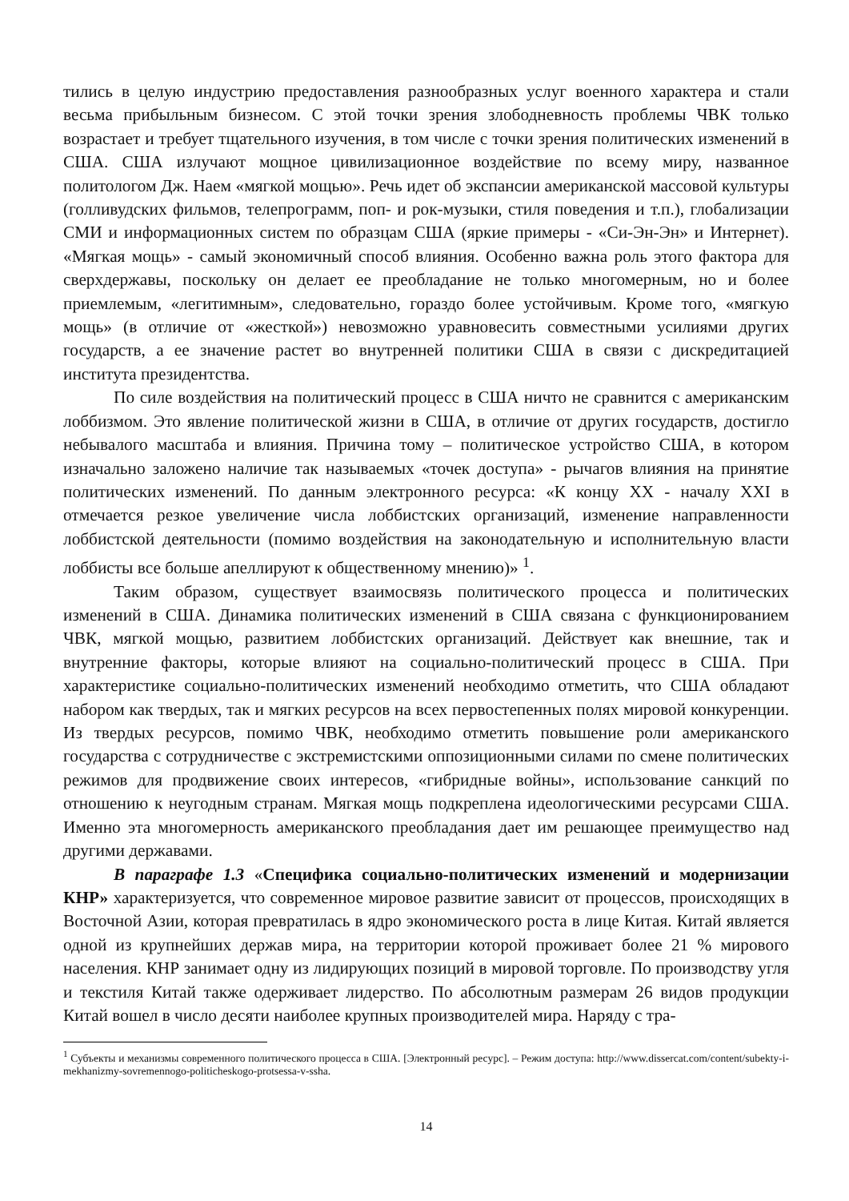тились в целую индустрию предоставления разнообразных услуг военного характера и стали весьма прибыльным бизнесом. С этой точки зрения злободневность проблемы ЧВК только возрастает и требует тщательного изучения, в том числе с точки зрения политических изменений в США. США излучают мощное цивилизационное воздействие по всему миру, названное политологом Дж. Наем «мягкой мощью». Речь идет об экспансии американской массовой культуры (голливудских фильмов, телепрограмм, поп- и рок-музыки, стиля поведения и т.п.), глобализации СМИ и информационных систем по образцам США (яркие примеры - «Си-Эн-Эн» и Интернет). «Мягкая мощь» - самый экономичный способ влияния. Особенно важна роль этого фактора для сверхдержавы, поскольку он делает ее преобладание не только многомерным, но и более приемлемым, «легитимным», следовательно, гораздо более устойчивым. Кроме того, «мягкую мощь» (в отличие от «жесткой») невозможно уравновесить совместными усилиями других государств, а ее значение растет во внутренней политики США в связи с дискредитацией института президентства.
По силе воздействия на политический процесс в США ничто не сравнится с американским лоббизмом. Это явление политической жизни в США, в отличие от других государств, достигло небывалого масштаба и влияния. Причина тому – политическое устройство США, в котором изначально заложено наличие так называемых «точек доступа» - рычагов влияния на принятие политических изменений. По данным электронного ресурса: «К концу XX - началу XXI в отмечается резкое увеличение числа лоббистских организаций, изменение направленности лоббистской деятельности (помимо воздействия на законодательную и исполнительную власти лоббисты все больше апеллируют к общественному мнению)» <sup>1</sup>.
Таким образом, существует взаимосвязь политического процесса и политических изменений в США. Динамика политических изменений в США связана с функционированием ЧВК, мягкой мощью, развитием лоббистских организаций. Действует как внешние, так и внутренние факторы, которые влияют на социально-политический процесс в США. При характеристике социально-политических изменений необходимо отметить, что США обладают набором как твердых, так и мягких ресурсов на всех первостепенных полях мировой конкуренции. Из твердых ресурсов, помимо ЧВК, необходимо отметить повышение роли американского государства с сотрудничестве с экстремистскими оппозиционными силами по смене политических режимов для продвижение своих интересов, «гибридные войны», использование санкций по отношению к неугодным странам. Мягкая мощь подкреплена идеологическими ресурсами США. Именно эта многомерность американского преобладания дает им решающее преимущество над другими державами.
В параграфе 1.3 «Специфика социально-политических изменений и модернизации КНР» характеризуется, что современное мировое развитие зависит от процессов, происходящих в Восточной Азии, которая превратилась в ядро экономического роста в лице Китая. Китай является одной из крупнейших держав мира, на территории которой проживает более 21 % мирового населения. КНР занимает одну из лидирующих позиций в мировой торговле. По производству угля и текстиля Китай также одерживает лидерство. По абсолютным размерам 26 видов продукции Китай вошел в число десяти наиболее крупных производителей мира. Наряду с тра-
<sup>1</sup> Субъекты и механизмы современного политического процесса в США. [Электронный ресурс]. – Режим доступа: http://www.dissercat.com/content/subekty-i-mekhanizmy-sovremennogo-politicheskogo-protsessa-v-ssha.
14